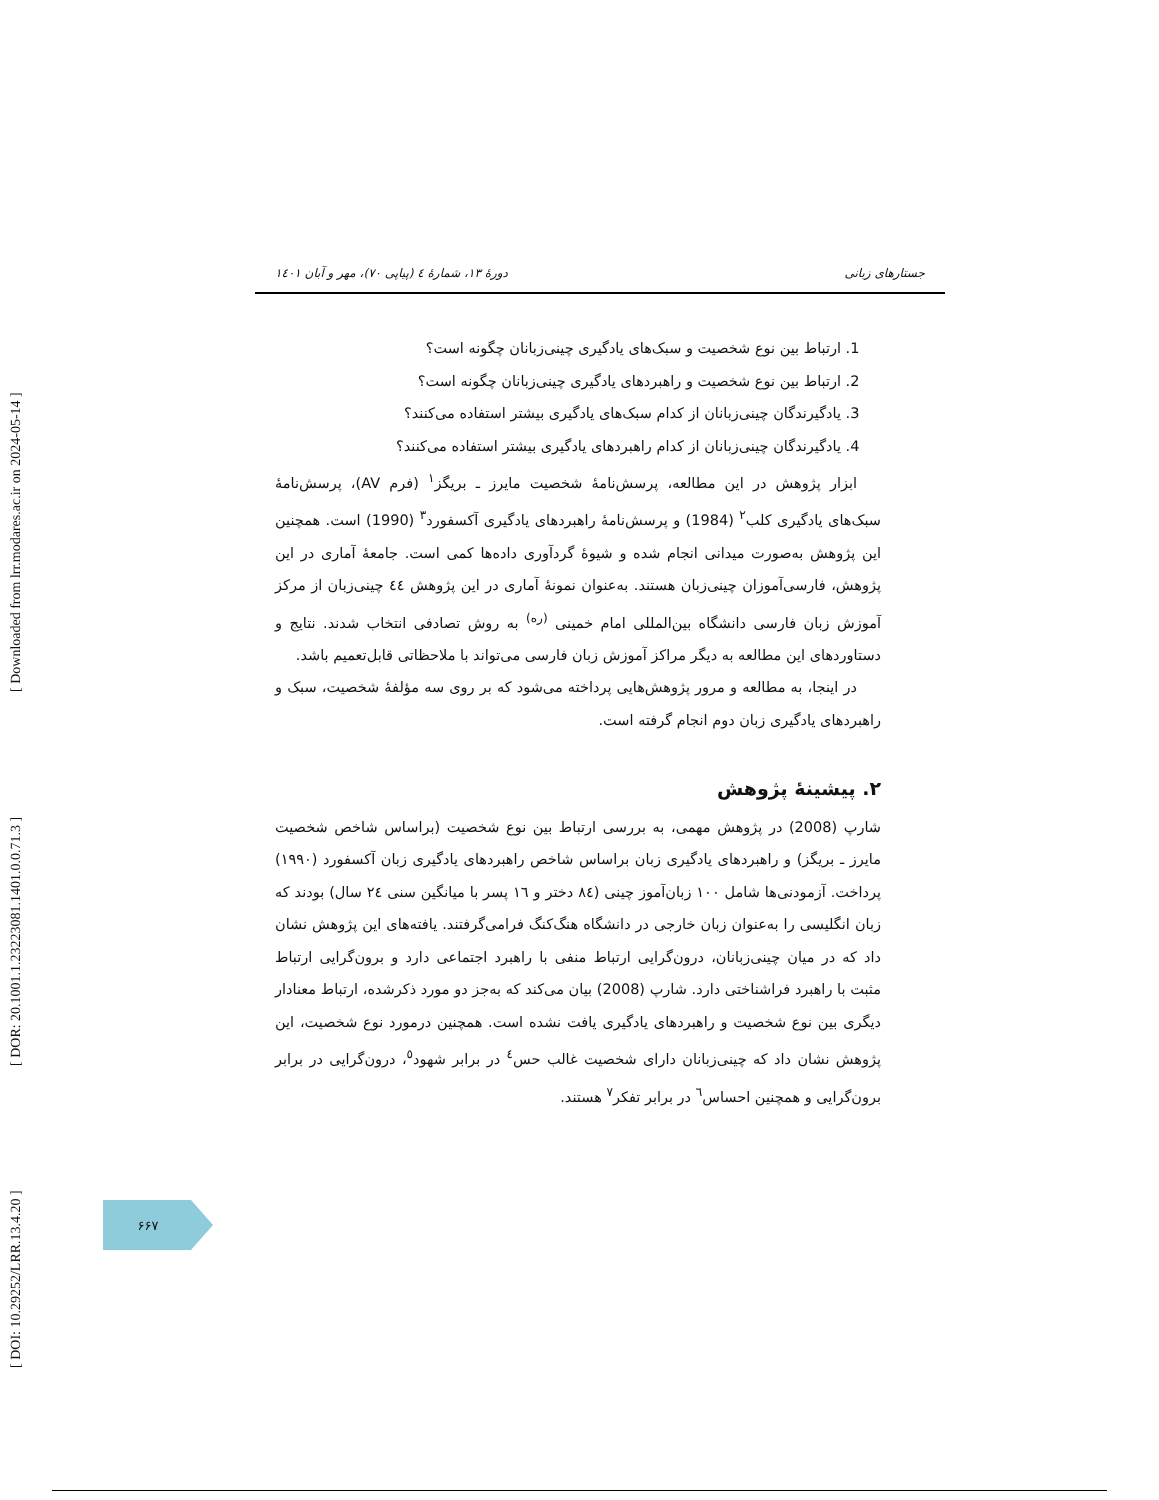[ DOI: 10.29252/LRR.13.4.20 ] [ DOR: 20.1001.1.23223081.1401.0.0.71.3 ] [ Downloaded from lrr.modares.ac.ir on 2024-05-14 ]
جستارهای زبانی دورهٔ ۱۳، شمارهٔ ٤ (پیاپی ۷۰)، مهر و آبان ۱٤۰۱
1. ارتباط بین نوع شخصیت و سبک‌های یادگیری چینی‌زبانان چگونه است؟
2. ارتباط بین نوع شخصیت و راهبردهای یادگیری چینی‌زبانان چگونه است؟
3. یادگیرندگان چینی‌زبانان از کدام سبک‌های یادگیری بیشتر استفاده می‌کنند؟
4. یادگیرندگان چینی‌زبانان از کدام راهبردهای یادگیری بیشتر استفاده می‌کنند؟
ابزار پژوهش در این مطالعه، پرسش‌نامهٔ شخصیت مایرز ـ بریگز<sup>۱</sup> (فرم AV)، پرسش‌نامهٔ سبک‌های یادگیری کلب<sup>۲</sup> (1984) و پرسش‌نامهٔ راهبردهای یادگیری آکسفورد<sup>۳</sup> (1990) است. همچنین این پژوهش به‌صورت میدانی انجام شده و شیوهٔ گردآوری داده‌ها کمی است. جامعهٔ آماری در این پژوهش، فارسی‌آموزان چینی‌زبان هستند. به‌عنوان نمونهٔ آماری در این پژوهش ٤٤ چینی‌زبان از مرکز آموزش زبان فارسی دانشگاه بین‌المللی امام خمینی <sup>(ره)</sup> به روش تصادفی انتخاب شدند. نتایج و دستاوردهای این مطالعه به دیگر مراکز آموزش زبان فارسی می‌تواند با ملاحظاتی قابل‌تعمیم باشد.
در اینجا، به مطالعه و مرور پژوهش‌هایی پرداخته می‌شود که بر روی سه مؤلفهٔ شخصیت، سبک و راهبردهای یادگیری زبان دوم انجام گرفته است.
۲. پیشینهٔ پژوهش
شارپ (2008) در پژوهش مهمی، به بررسی ارتباط بین نوع شخصیت (براساس شاخص شخصیت مایرز ـ بریگز) و راهبردهای یادگیری زبان براساس شاخص راهبردهای یادگیری زبان آکسفورد (۱۹۹۰) پرداخت. آزمودنی‌ها شامل ۱۰۰ زبان‌آموز چینی (۸٤ دختر و ۱٦ پسر با میانگین سنی ۲٤ سال) بودند که زبان انگلیسی را به‌عنوان زبان خارجی در دانشگاه هنگ‌کنگ فرامی‌گرفتند. یافته‌های این پژوهش نشان داد که در میان چینی‌زبانان، درون‌گرایی ارتباط منفی با راهبرد اجتماعی دارد و برون‌گرایی ارتباط مثبت با راهبرد فراشناختی دارد. شارپ (2008) بیان می‌کند که به‌جز دو مورد ذکرشده، ارتباط معنادار دیگری بین نوع شخصیت و راهبردهای یادگیری یافت نشده است. همچنین درمورد نوع شخصیت، این پژوهش نشان داد که چینی‌زبانان دارای شخصیت غالب حس<sup>٤</sup> در برابر شهود<sup>٥</sup>، درون‌گرایی در برابر برون‌گرایی و همچنین احساس<sup>٦</sup> در برابر تفکر<sup>۷</sup> هستند.
۶۶۷